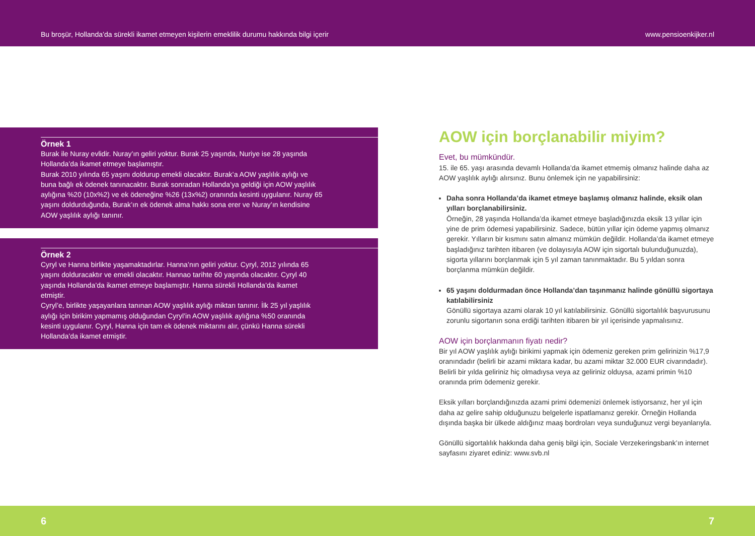Bu broşür, Hollanda’da sürekli ikamet etmeyen kişilerin emeklilik durumu hakkında bilgi içerir www.pensioenkijker.nl
Örnek 1
Burak ile Nuray evlidir. Nuray’ın geliri yoktur. Burak 25 yaşında, Nuriye ise 28 yaşında Hollanda’da ikamet etmeye başlamıştır.
Burak 2010 yılında 65 yaşını doldurup emekli olacaktır. Burak’a AOW yaşlılık aylığı ve buna bağlı ek ödenek tanınacaktır. Burak sonradan Hollanda’ya geldiği için AOW yaşlılık aylığına %20 (10x%2) ve ek ödeneğine %26 (13x%2) oranında kesinti uygulanır. Nuray 65 yaşını doldurduğunda, Burak’ın ek ödenek alma hakkı sona erer ve Nuray’ın kendisine AOW yaşlılık aylığı tanınır.
Örnek 2
Cyryl ve Hanna birlikte yaşamaktadırlar. Hanna’nın geliri yoktur. Cyryl, 2012 yılında 65 yaşını dolduracaktır ve emekli olacaktır. Hannao tarihte 60 yaşında olacaktır. Cyryl 40 yaşında Hollanda’da ikamet etmeye başlamıştır. Hanna sürekli Hollanda’da ikamet etmiştir.
Cyryl’e, birlikte yaşayanlara tanınan AOW yaşlılık aylığı miktarı tanınır. İlk 25 yıl yaşlılık aylığı için birikim yapmamış olduğundan Cyryl’in AOW yaşlılık aylığına %50 oranında kesinti uygulanır. Cyryl, Hanna için tam ek ödenek miktarını alır, çünkü Hanna sürekli Hollanda’da ikamet etmiştir.
AOW için borçlanabilir miyim?
Evet, bu mümkündür.
15. ile 65. yaşı arasında devamlı Hollanda’da ikamet etmemiş olmanız halinde daha az AOW yaşlılık aylığı alırsınız. Bunu önlemek için ne yapabilirsiniz:
Daha sonra Hollanda’da ikamet etmeye başlamış olmanız halinde, eksik olan yılları borçlanabilirsiniz.
Örneğin, 28 yaşında Hollanda’da ikamet etmeye başladığınızda eksik 13 yıllar için yine de prim ödemesi yapabilirsiniz. Sadece, bütün yıllar için ödeme yapmış olmanız gerekir. Yılların bir kısmını satın almanız mümkün değildir. Hollanda’da ikamet etmeye başladığınız tarihten itibaren (ve dolayısıyla AOW için sigortalı bulunduğunuzda), sigorta yıllarını borçlanmak için 5 yıl zaman tanınmaktadır. Bu 5 yıldan sonra borçlanma mümkün değildir.
65 yaşını doldurmadan önce Hollanda’dan taşınmanız halinde gönüllü sigortaya katılabilirsiniz
Gönüllü sigortaya azami olarak 10 yıl katılabilirsiniz. Gönüllü sigortalılık başvurusunu zorunlu sigortanın sona erdiği tarihten itibaren bir yıl içerisinde yapmalısınız.
AOW için borçlanmanın fiyatı nedir?
Bir yıl AOW yaşlılık aylığı birikimi yapmak için ödemeniz gereken prim gelirinizin %17,9 oranındadır (belirli bir azami miktara kadar, bu azami miktar 32.000 EUR civarındadır). Belirli bir yılda geliriniz hiç olmadıysa veya az geliriniz olduysa, azami primin %10 oranında prim ödemeniz gerekir.
Eksik yılları borçlandığınızda azami primi ödemenizi önlemek istiyorsanız, her yıl için daha az gelire sahip olduğunuzu belgelerle ispatlamanız gerekir. Örneğin Hollanda dışında başka bir ülkede aldığınız maaş bordroları veya sunduğunuz vergi beyanlarıyla.
Gönüllü sigortalılık hakkında daha geniş bilgi için, Sociale Verzekeringsbank’ın internet sayfasını ziyaret ediniz: www.svb.nl
6 7